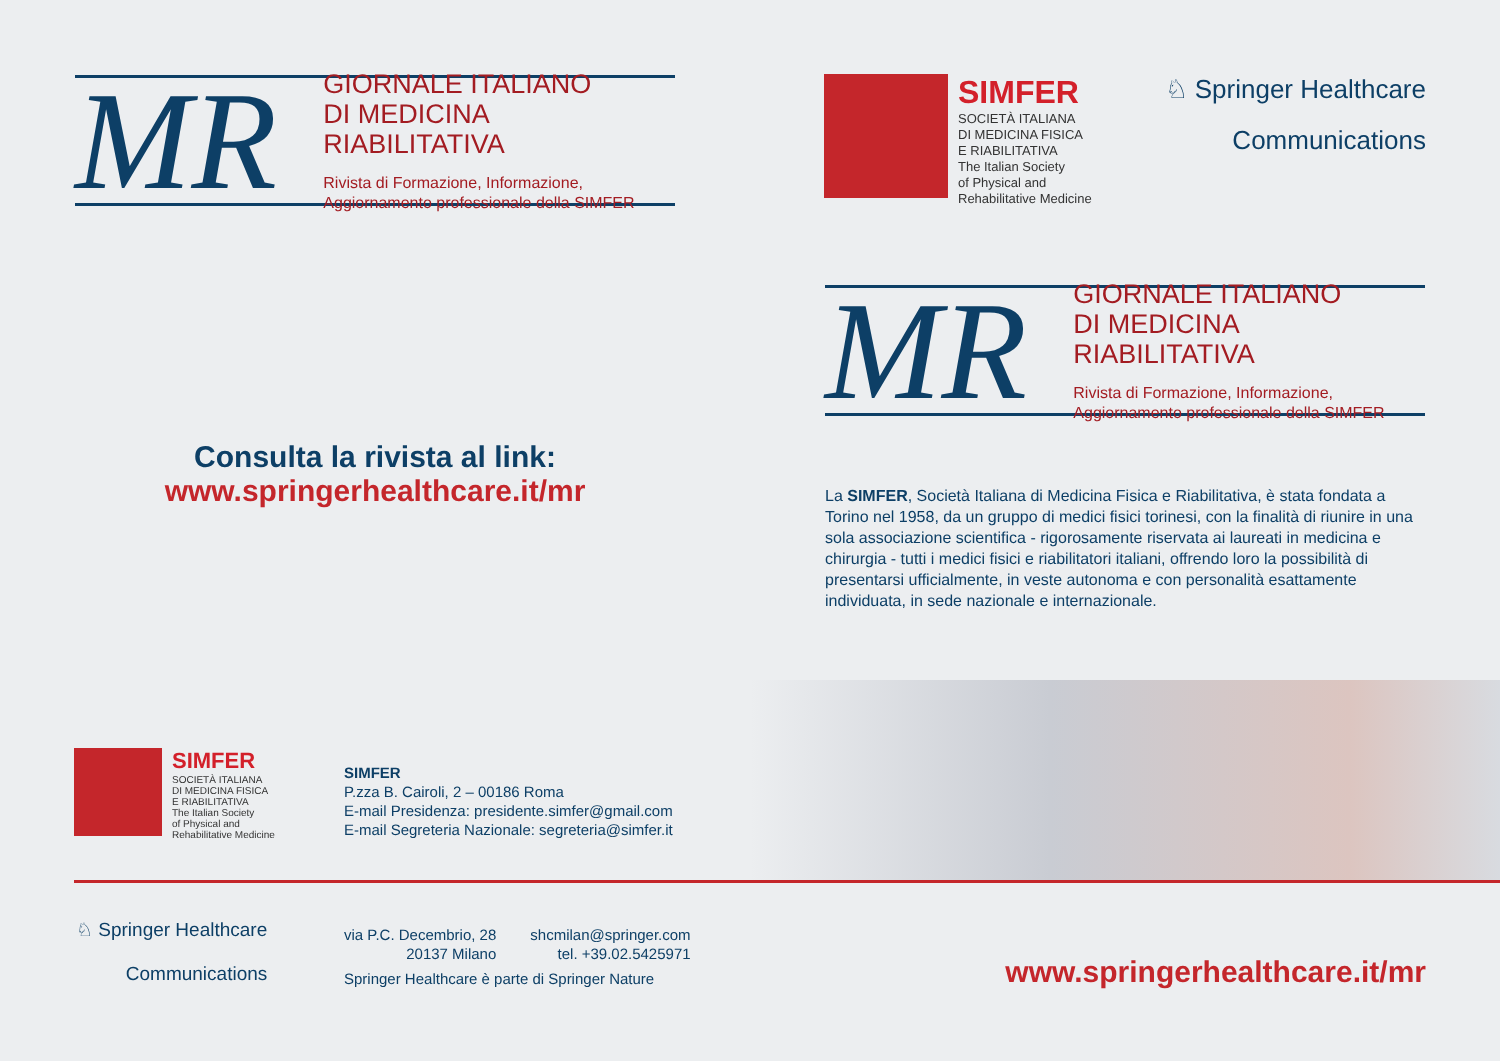MR
GIORNALE ITALIANO
DI MEDICINA RIABILITATIVA
Rivista di Formazione, Informazione,
Aggiornamento professionale della SIMFER
Consulta la rivista al link:
www.springerhealthcare.it/mr
SIMFER
SOCIETÀ ITALIANA
DI MEDICINA FISICA
E RIABILITATIVA
The Italian Society
of Physical and
Rehabilitative Medicine
SIMFER
P.zza B. Cairoli, 2 – 00186 Roma
E-mail Presidenza: presidente.simfer@gmail.com
E-mail Segreteria Nazionale: segreteria@simfer.it
♘ Springer Healthcare
Communications
via P.C. Decembrio, 28
20137 Milano
shcmilan@springer.com
tel. +39.02.5425971
Springer Healthcare è parte di Springer Nature
SIMFER
SOCIETÀ ITALIANA
DI MEDICINA FISICA
E RIABILITATIVA
The Italian Society
of Physical and
Rehabilitative Medicine
♘ Springer Healthcare
Communications
MR
GIORNALE ITALIANO
DI MEDICINA RIABILITATIVA
Rivista di Formazione, Informazione,
Aggiornamento professionale della SIMFER
La SIMFER, Società Italiana di Medicina Fisica e Riabilitativa, è stata fondata a Torino nel 1958, da un gruppo di medici fisici torinesi, con la finalità di riunire in una sola associazione scientifica - rigorosamente riservata ai laureati in medicina e chirurgia - tutti i medici fisici e riabilitatori italiani, offrendo loro la possibilità di presentarsi ufficialmente, in veste autonoma e con personalità esattamente individuata, in sede nazionale e internazionale.
www.springerhealthcare.it/mr